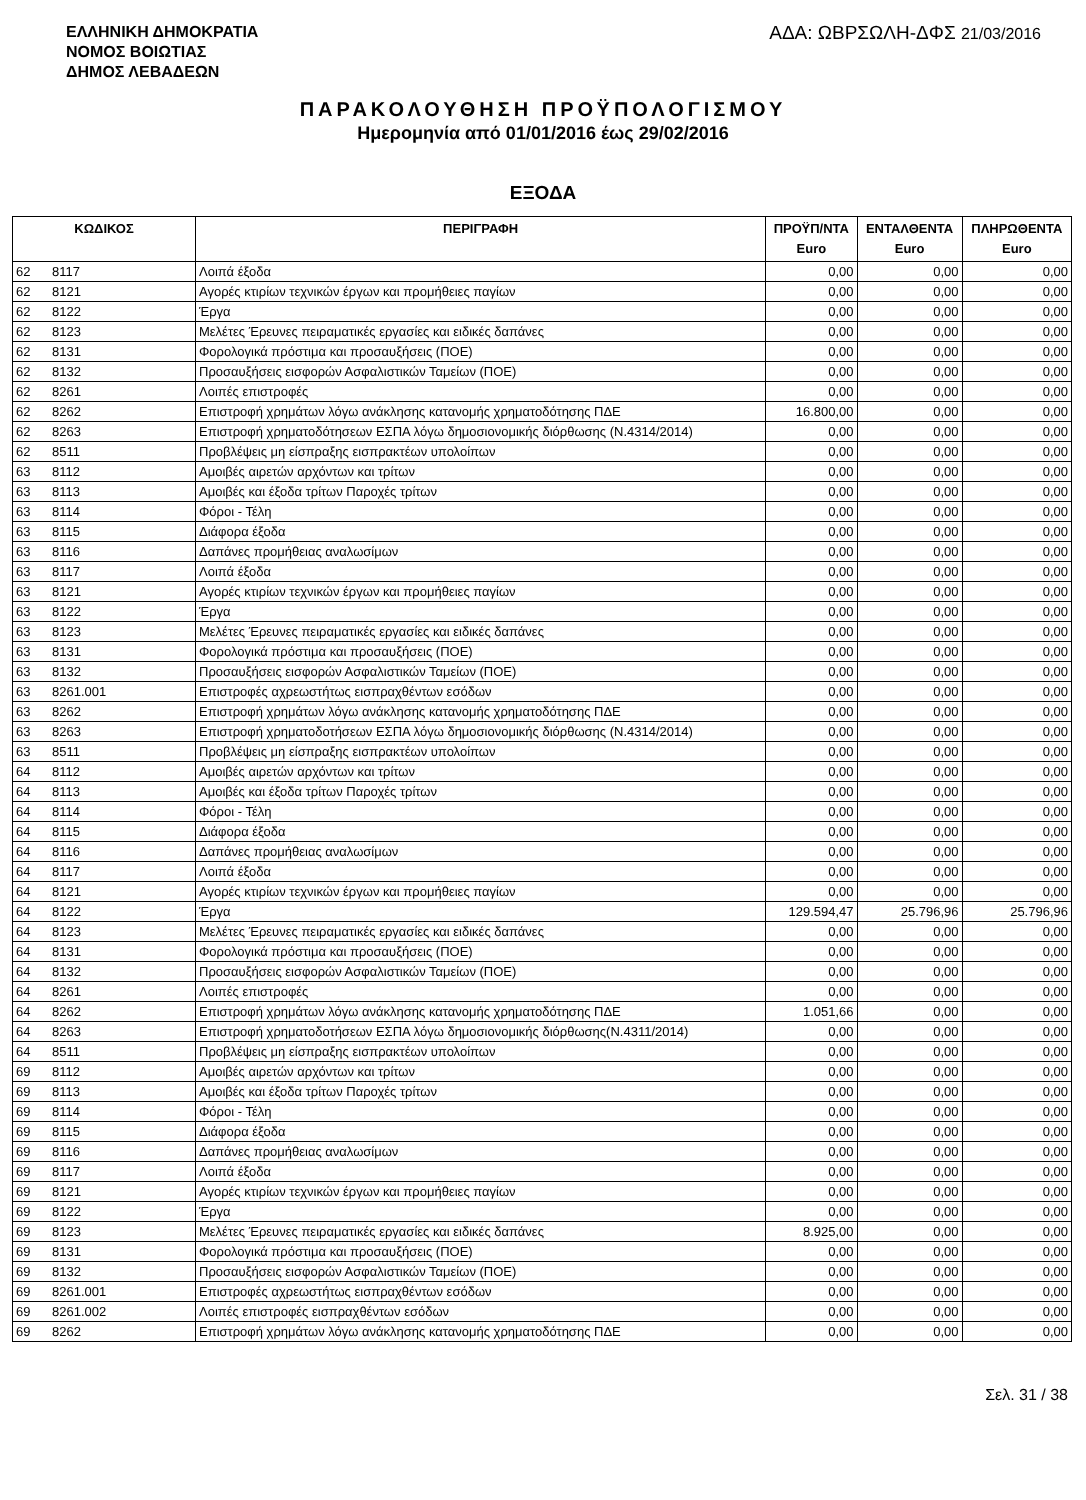ΕΛΛΗΝΙΚΗ ΔΗΜΟΚΡΑΤΙΑ
ΝΟΜΟΣ ΒΟΙΩΤΙΑΣ
ΔΗΜΟΣ ΛΕΒΑΔΕΩΝ
ΑΔΑ: ΩΒΡΣΩΛΗ-ΔΦΣ 21/03/2016
ΠΑΡΑΚΟΛΟΥΘΗΣΗ ΠΡΟΫΠΟΛΟΓΙΣΜΟΥ
Ημερομηνία από 01/01/2016 έως 29/02/2016
ΕΞΟΔΑ
| ΚΩΔΙΚΟΣ | | ΠΕΡΙΓΡΑΦΗ | ΠΡΟΫΠ/ΝΤΑ Euro | ΕΝΤΑΛΘΕΝΤΑ Euro | ΠΛΗΡΩΘΕΝΤΑ Euro |
| --- | --- | --- | --- | --- | --- |
| 62 | 8117 | Λοιπά έξοδα | 0,00 | 0,00 | 0,00 |
| 62 | 8121 | Αγορές κτιρίων τεχνικών έργων και προμήθειες παγίων | 0,00 | 0,00 | 0,00 |
| 62 | 8122 | Έργα | 0,00 | 0,00 | 0,00 |
| 62 | 8123 | Μελέτες Έρευνες πειραματικές εργασίες και ειδικές δαπάνες | 0,00 | 0,00 | 0,00 |
| 62 | 8131 | Φορολογικά πρόστιμα και προσαυξήσεις (ΠΟΕ) | 0,00 | 0,00 | 0,00 |
| 62 | 8132 | Προσαυξήσεις εισφορών Ασφαλιστικών Ταμείων (ΠΟΕ) | 0,00 | 0,00 | 0,00 |
| 62 | 8261 | Λοιπές επιστροφές | 0,00 | 0,00 | 0,00 |
| 62 | 8262 | Επιστροφή χρημάτων λόγω ανάκλησης κατανομής χρηματοδότησης ΠΔΕ | 16.800,00 | 0,00 | 0,00 |
| 62 | 8263 | Επιστροφή χρηματοδότησεων ΕΣΠΑ λόγω δημοσιονομικής διόρθωσης (Ν.4314/2014) | 0,00 | 0,00 | 0,00 |
| 62 | 8511 | Προβλέψεις μη είσπραξης εισπρακτέων υπολοίπων | 0,00 | 0,00 | 0,00 |
| 63 | 8112 | Αμοιβές αιρετών αρχόντων και τρίτων | 0,00 | 0,00 | 0,00 |
| 63 | 8113 | Αμοιβές και έξοδα τρίτων Παροχές τρίτων | 0,00 | 0,00 | 0,00 |
| 63 | 8114 | Φόροι - Τέλη | 0,00 | 0,00 | 0,00 |
| 63 | 8115 | Διάφορα έξοδα | 0,00 | 0,00 | 0,00 |
| 63 | 8116 | Δαπάνες προμήθειας αναλωσίμων | 0,00 | 0,00 | 0,00 |
| 63 | 8117 | Λοιπά έξοδα | 0,00 | 0,00 | 0,00 |
| 63 | 8121 | Αγορές κτιρίων τεχνικών έργων και προμήθειες παγίων | 0,00 | 0,00 | 0,00 |
| 63 | 8122 | Έργα | 0,00 | 0,00 | 0,00 |
| 63 | 8123 | Μελέτες Έρευνες πειραματικές εργασίες και ειδικές δαπάνες | 0,00 | 0,00 | 0,00 |
| 63 | 8131 | Φορολογικά πρόστιμα και προσαυξήσεις (ΠΟΕ) | 0,00 | 0,00 | 0,00 |
| 63 | 8132 | Προσαυξήσεις εισφορών Ασφαλιστικών Ταμείων (ΠΟΕ) | 0,00 | 0,00 | 0,00 |
| 63 | 8261.001 | Επιστροφές αχρεωστήτως εισπραχθέντων εσόδων | 0,00 | 0,00 | 0,00 |
| 63 | 8262 | Επιστροφή χρημάτων λόγω ανάκλησης κατανομής χρηματοδότησης ΠΔΕ | 0,00 | 0,00 | 0,00 |
| 63 | 8263 | Επιστροφή χρηματοδοτήσεων ΕΣΠΑ λόγω δημοσιονομικής διόρθωσης (Ν.4314/2014) | 0,00 | 0,00 | 0,00 |
| 63 | 8511 | Προβλέψεις μη είσπραξης εισπρακτέων υπολοίπων | 0,00 | 0,00 | 0,00 |
| 64 | 8112 | Αμοιβές αιρετών αρχόντων και τρίτων | 0,00 | 0,00 | 0,00 |
| 64 | 8113 | Αμοιβές και έξοδα τρίτων Παροχές τρίτων | 0,00 | 0,00 | 0,00 |
| 64 | 8114 | Φόροι - Τέλη | 0,00 | 0,00 | 0,00 |
| 64 | 8115 | Διάφορα έξοδα | 0,00 | 0,00 | 0,00 |
| 64 | 8116 | Δαπάνες προμήθειας αναλωσίμων | 0,00 | 0,00 | 0,00 |
| 64 | 8117 | Λοιπά έξοδα | 0,00 | 0,00 | 0,00 |
| 64 | 8121 | Αγορές κτιρίων τεχνικών έργων και προμήθειες παγίων | 0,00 | 0,00 | 0,00 |
| 64 | 8122 | Έργα | 129.594,47 | 25.796,96 | 25.796,96 |
| 64 | 8123 | Μελέτες Έρευνες πειραματικές εργασίες και ειδικές δαπάνες | 0,00 | 0,00 | 0,00 |
| 64 | 8131 | Φορολογικά πρόστιμα και προσαυξήσεις (ΠΟΕ) | 0,00 | 0,00 | 0,00 |
| 64 | 8132 | Προσαυξήσεις εισφορών Ασφαλιστικών Ταμείων (ΠΟΕ) | 0,00 | 0,00 | 0,00 |
| 64 | 8261 | Λοιπές επιστροφές | 0,00 | 0,00 | 0,00 |
| 64 | 8262 | Επιστροφή χρημάτων λόγω ανάκλησης κατανομής χρηματοδότησης ΠΔΕ | 1.051,66 | 0,00 | 0,00 |
| 64 | 8263 | Επιστροφή χρηματοδοτήσεων ΕΣΠΑ λόγω δημοσιονομικής διόρθωσης(Ν.4311/2014) | 0,00 | 0,00 | 0,00 |
| 64 | 8511 | Προβλέψεις μη είσπραξης εισπρακτέων υπολοίπων | 0,00 | 0,00 | 0,00 |
| 69 | 8112 | Αμοιβές αιρετών αρχόντων και τρίτων | 0,00 | 0,00 | 0,00 |
| 69 | 8113 | Αμοιβές και έξοδα τρίτων Παροχές τρίτων | 0,00 | 0,00 | 0,00 |
| 69 | 8114 | Φόροι - Τέλη | 0,00 | 0,00 | 0,00 |
| 69 | 8115 | Διάφορα έξοδα | 0,00 | 0,00 | 0,00 |
| 69 | 8116 | Δαπάνες προμήθειας αναλωσίμων | 0,00 | 0,00 | 0,00 |
| 69 | 8117 | Λοιπά έξοδα | 0,00 | 0,00 | 0,00 |
| 69 | 8121 | Αγορές κτιρίων τεχνικών έργων και προμήθειες παγίων | 0,00 | 0,00 | 0,00 |
| 69 | 8122 | Έργα | 0,00 | 0,00 | 0,00 |
| 69 | 8123 | Μελέτες Έρευνες πειραματικές εργασίες και ειδικές δαπάνες | 8.925,00 | 0,00 | 0,00 |
| 69 | 8131 | Φορολογικά πρόστιμα και προσαυξήσεις (ΠΟΕ) | 0,00 | 0,00 | 0,00 |
| 69 | 8132 | Προσαυξήσεις εισφορών Ασφαλιστικών Ταμείων (ΠΟΕ) | 0,00 | 0,00 | 0,00 |
| 69 | 8261.001 | Επιστροφές αχρεωστήτως εισπραχθέντων εσόδων | 0,00 | 0,00 | 0,00 |
| 69 | 8261.002 | Λοιπές επιστροφές εισπραχθέντων εσόδων | 0,00 | 0,00 | 0,00 |
| 69 | 8262 | Επιστροφή χρημάτων λόγω ανάκλησης κατανομής χρηματοδότησης ΠΔΕ | 0,00 | 0,00 | 0,00 |
Σελ. 31 / 38